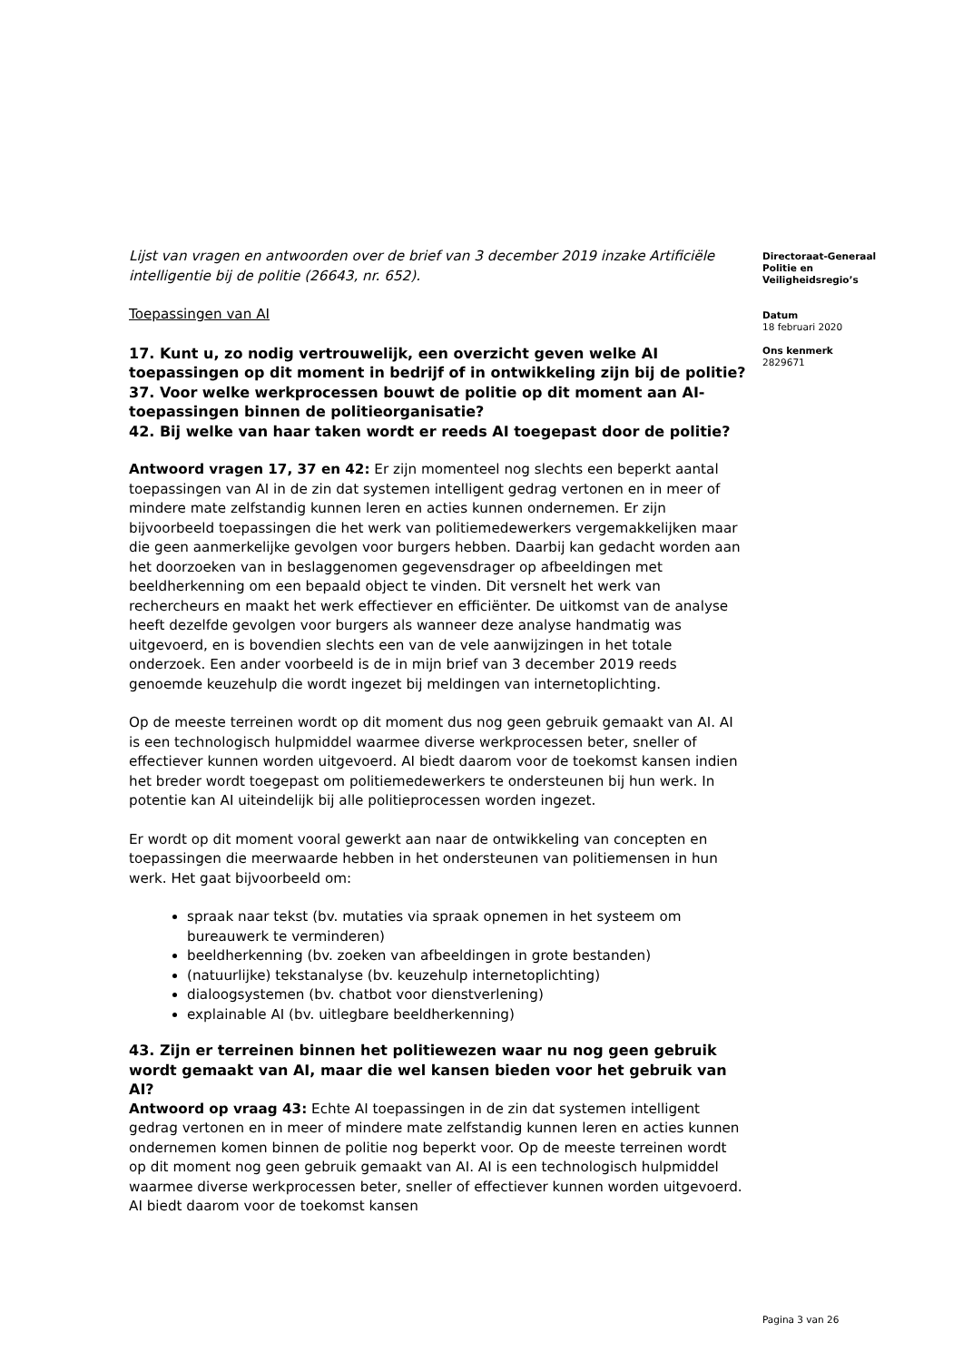Lijst van vragen en antwoorden over de brief van 3 december 2019 inzake Artificiële intelligentie bij de politie (26643, nr. 652).
Toepassingen van AI
17. Kunt u, zo nodig vertrouwelijk, een overzicht geven welke AI toepassingen op dit moment in bedrijf of in ontwikkeling zijn bij de politie?
37. Voor welke werkprocessen bouwt de politie op dit moment aan AI-toepassingen binnen de politieorganisatie?
42. Bij welke van haar taken wordt er reeds AI toegepast door de politie?
Antwoord vragen 17, 37 en 42: Er zijn momenteel nog slechts een beperkt aantal toepassingen van AI in de zin dat systemen intelligent gedrag vertonen en in meer of mindere mate zelfstandig kunnen leren en acties kunnen ondernemen. Er zijn bijvoorbeeld toepassingen die het werk van politiemedewerkers vergemakkelijken maar die geen aanmerkelijke gevolgen voor burgers hebben. Daarbij kan gedacht worden aan het doorzoeken van in beslaggenomen gegevensdrager op afbeeldingen met beeldherkenning om een bepaald object te vinden. Dit versnelt het werk van rechercheurs en maakt het werk effectiever en efficiënter. De uitkomst van de analyse heeft dezelfde gevolgen voor burgers als wanneer deze analyse handmatig was uitgevoerd, en is bovendien slechts een van de vele aanwijzingen in het totale onderzoek. Een ander voorbeeld is de in mijn brief van 3 december 2019 reeds genoemde keuzehulp die wordt ingezet bij meldingen van internetoplichting.
Op de meeste terreinen wordt op dit moment dus nog geen gebruik gemaakt van AI. AI is een technologisch hulpmiddel waarmee diverse werkprocessen beter, sneller of effectiever kunnen worden uitgevoerd. AI biedt daarom voor de toekomst kansen indien het breder wordt toegepast om politiemedewerkers te ondersteunen bij hun werk. In potentie kan AI uiteindelijk bij alle politieprocessen worden ingezet.
Er wordt op dit moment vooral gewerkt aan naar de ontwikkeling van concepten en toepassingen die meerwaarde hebben in het ondersteunen van politiemensen in hun werk. Het gaat bijvoorbeeld om:
spraak naar tekst (bv. mutaties via spraak opnemen in het systeem om bureauwerk te verminderen)
beeldherkenning (bv. zoeken van afbeeldingen in grote bestanden)
(natuurlijke) tekstanalyse (bv. keuzehulp internetoplichting)
dialoogsystemen (bv. chatbot voor dienstverlening)
explainable AI (bv. uitlegbare beeldherkenning)
43. Zijn er terreinen binnen het politiewezen waar nu nog geen gebruik wordt gemaakt van AI, maar die wel kansen bieden voor het gebruik van AI?
Antwoord op vraag 43: Echte AI toepassingen in de zin dat systemen intelligent gedrag vertonen en in meer of mindere mate zelfstandig kunnen leren en acties kunnen ondernemen komen binnen de politie nog beperkt voor. Op de meeste terreinen wordt op dit moment nog geen gebruik gemaakt van AI. AI is een technologisch hulpmiddel waarmee diverse werkprocessen beter, sneller of effectiever kunnen worden uitgevoerd. AI biedt daarom voor de toekomst kansen
Directoraat-Generaal
Politie en
Veiligheidsregio’s
Datum
18 februari 2020
Ons kenmerk
2829671
Pagina 3 van 26